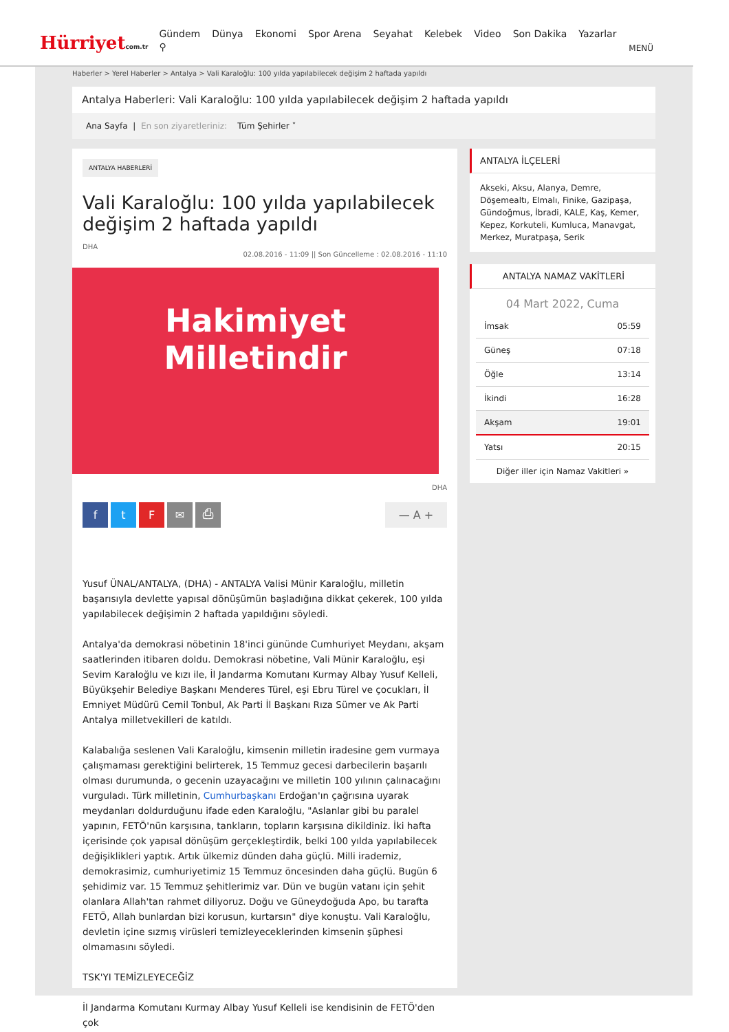Hürriyetcom.tr
Gündem Dünya Ekonomi Spor Arena Seyahat Kelebek Video Son Dakika Yazarlar ⚲
MENÜ
Haberler > Yerel Haberler > Antalya > Vali Karaloğlu: 100 yılda yapılabilecek değişim 2 haftada yapıldı
Antalya Haberleri: Vali Karaloğlu: 100 yılda yapılabilecek değişim 2 haftada yapıldı
Ana Sayfa | En son ziyaretleriniz: Tüm Şehirler ˅
ANTALYA HABERLERİ
Vali Karaloğlu: 100 yılda yapılabilecek değişim 2 haftada yapıldı
DHA
02.08.2016 - 11:09 || Son Güncelleme : 02.08.2016 - 11:10
Hakimiyet Milletindir
DHA
f t F ✉ ⎙ — A +
Yusuf ÜNAL/ANTALYA, (DHA) - ANTALYA Valisi Münir Karaloğlu, milletin başarısıyla devlette yapısal dönüşümün başladığına dikkat çekerek, 100 yılda yapılabilecek değişimin 2 haftada yapıldığını söyledi.
Antalya'da demokrasi nöbetinin 18'inci gününde Cumhuriyet Meydanı, akşam saatlerinden itibaren doldu. Demokrasi nöbetine, Vali Münir Karaloğlu, eşi Sevim Karaloğlu ve kızı ile, İl Jandarma Komutanı Kurmay Albay Yusuf Kelleli, Büyükşehir Belediye Başkanı Menderes Türel, eşi Ebru Türel ve çocukları, İl Emniyet Müdürü Cemil Tonbul, Ak Parti İl Başkanı Rıza Sümer ve Ak Parti Antalya milletvekilleri de katıldı.
Kalabalığa seslenen Vali Karaloğlu, kimsenin milletin iradesine gem vurmaya çalışmaması gerektiğini belirterek, 15 Temmuz gecesi darbecilerin başarılı olması durumunda, o gecenin uzayacağını ve milletin 100 yılının çalınacağını vurguladı. Türk milletinin, Cumhurbaşkanı Erdoğan'ın çağrısına uyarak meydanları doldurduğunu ifade eden Karaloğlu, "Aslanlar gibi bu paralel yapının, FETÖ'nün karşısına, tankların, topların karşısına dikildiniz. İki hafta içerisinde çok yapısal dönüşüm gerçekleştirdik, belki 100 yılda yapılabilecek değişiklikleri yaptık. Artık ülkemiz dünden daha güçlü. Milli irademiz, demokrasimiz, cumhuriyetimiz 15 Temmuz öncesinden daha güçlü. Bugün 6 şehidimiz var. 15 Temmuz şehitlerimiz var. Dün ve bugün vatanı için şehit olanlara Allah'tan rahmet diliyoruz. Doğu ve Güneydoğuda Apo, bu tarafta FETÖ, Allah bunlardan bizi korusun, kurtarsın" diye konuştu. Vali Karaloğlu, devletin içine sızmış virüsleri temizleyeceklerinden kimsenin şüphesi olmamasını söyledi.
TSK'YI TEMİZLEYECEĞİZ
İl Jandarma Komutanı Kurmay Albay Yusuf Kelleli ise kendisinin de FETÖ'den çok
ANTALYA İLÇELERİ
Akseki, Aksu, Alanya, Demre, Döşemealtı, Elmalı, Finike, Gazipaşa, Gündoğmus, İbradi, KALE, Kaş, Kemer, Kepez, Korkuteli, Kumluca, Manavgat, Merkez, Muratpaşa, Serik
ANTALYA NAMAZ VAKİTLERİ
04 Mart 2022, Cuma
| İmsak | 05:59 |
| Güneş | 07:18 |
| Öğle | 13:14 |
| İkindi | 16:28 |
| Akşam | 19:01 |
| Yatsı | 20:15 |
Diğer iller için Namaz Vakitleri »